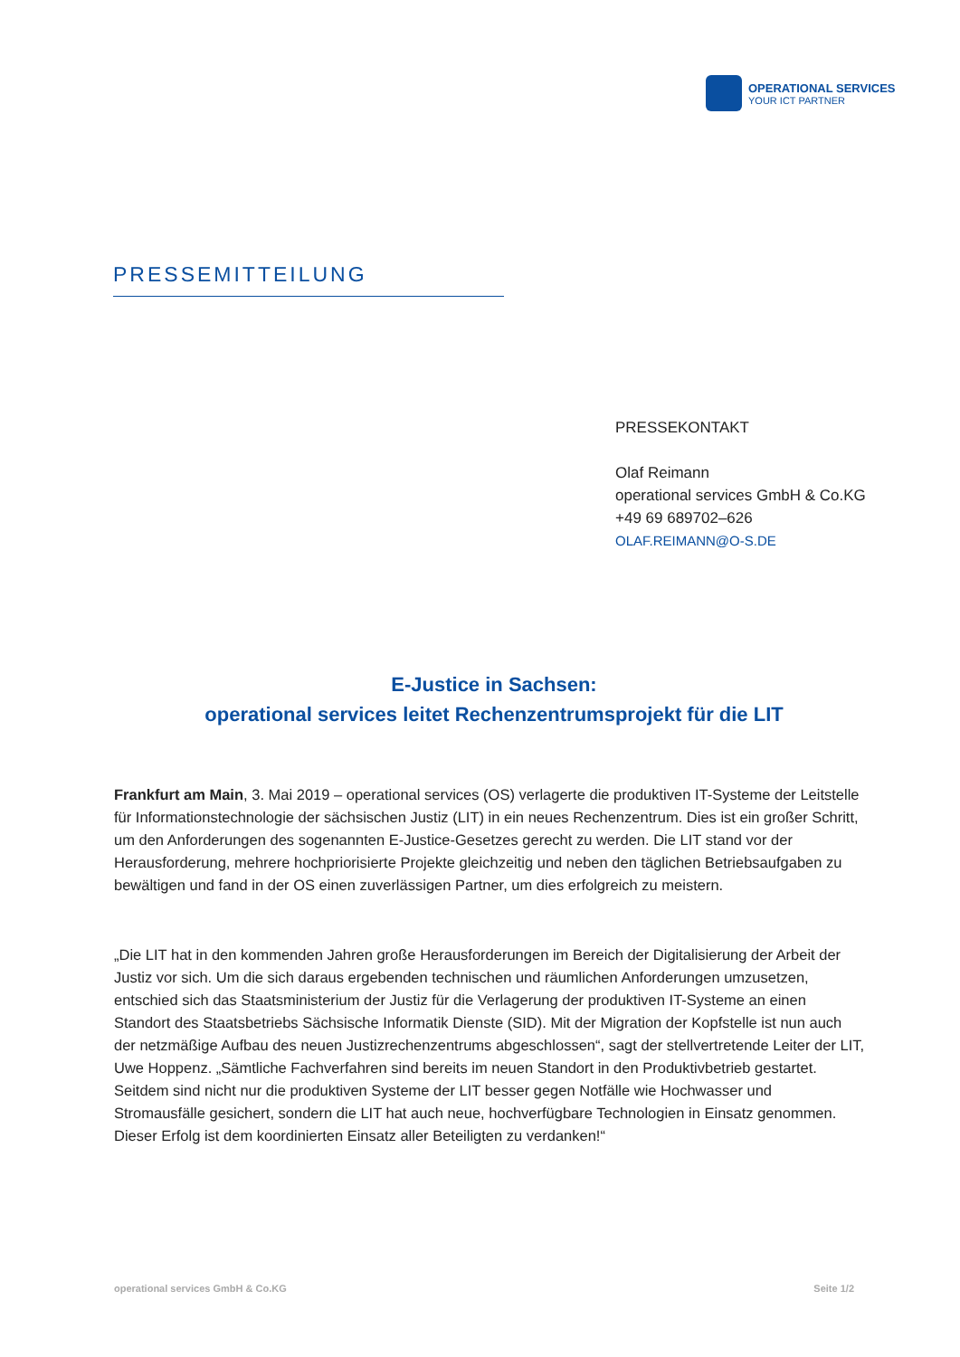OPERATIONAL SERVICES
YOUR ICT PARTNER
PRESSEMITTEILUNG
PRESSEKONTAKT
Olaf Reimann
operational services GmbH & Co.KG
+49 69 689702–626
OLAF.REIMANN@O-S.DE
E-Justice in Sachsen:
operational services leitet Rechenzentrumsprojekt für die LIT
Frankfurt am Main, 3. Mai 2019 – operational services (OS) verlagerte die produktiven IT-Systeme der Leitstelle für Informationstechnologie der sächsischen Justiz (LIT) in ein neues Rechenzentrum. Dies ist ein großer Schritt, um den Anforderungen des sogenannten E-Justice-Gesetzes gerecht zu werden. Die LIT stand vor der Herausforderung, mehrere hochpriorisierte Projekte gleichzeitig und neben den täglichen Betriebsaufgaben zu bewältigen und fand in der OS einen zuverlässigen Partner, um dies erfolgreich zu meistern.
„Die LIT hat in den kommenden Jahren große Herausforderungen im Bereich der Digitalisierung der Arbeit der Justiz vor sich. Um die sich daraus ergebenden technischen und räumlichen Anforderungen umzusetzen, entschied sich das Staatsministerium der Justiz für die Verlagerung der produktiven IT-Systeme an einen Standort des Staatsbetriebs Sächsische Informatik Dienste (SID). Mit der Migration der Kopfstelle ist nun auch der netzmäßige Aufbau des neuen Justizrechenzentrums abgeschlossen“, sagt der stellvertretende Leiter der LIT, Uwe Hoppenz. „Sämtliche Fachverfahren sind bereits im neuen Standort in den Produktivbetrieb gestartet. Seitdem sind nicht nur die produktiven Systeme der LIT besser gegen Notfälle wie Hochwasser und Stromausfälle gesichert, sondern die LIT hat auch neue, hochverfügbare Technologien in Einsatz genommen. Dieser Erfolg ist dem koordinierten Einsatz aller Beteiligten zu verdanken!“
operational services GmbH & Co.KG Seite 1/2